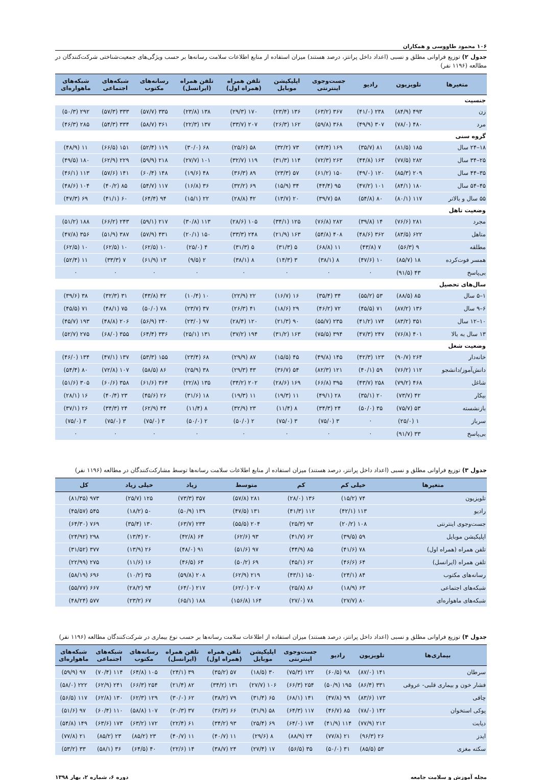۱۰۶ محمود طاووسی و همکاران
جدول ۲) توزیع فراوانی مطلق و نسبی (اعداد داخل پرانتز، درصد هستند) میزان استفاده از منابع اطلاعات سلامت رسانه‌ها بر حسب ویژگی‌های جمعیت‌شناختی شرکت‌کنندگان در مطالعه (۱۱۹۶ نفر)
| متغیرها | تلویزیون | رادیو | جست‌وجوی اینترنتی | اپلیکیشن موبایل | تلفن همراه (همراه اول) | تلفن همراه (ایرانسل) | رسانه‌های مکتوب | شبکه‌های اجتماعی | شبکه‌های ماهواره‌ای |
| --- | --- | --- | --- | --- | --- | --- | --- | --- | --- |
| جنسیت | | | | | | | | | |
| زن | ۴۹۳ (۸۴/۹) | ۲۳۸ (۴۱/۰) | ۳۶۷ (۶۳/۲) | ۱۳۶ (۲۳/۴) | ۱۷۰ (۲۹/۳) | ۱۳۸ (۲۳/۸) | ۳۳۵ (۵۷/۷) | ۳۳۳ (۵۷/۳) | ۲۹۲ (۵۰/۳) |
| مرد | ۴۸۰ (۷۸/۰) | ۳۰۷ (۴۹/۹) | ۳۶۸ (۵۹/۸) | ۱۶۲ (۲۶/۳) | ۲۰۷ (۳۳/۷) | ۱۳۷ (۲۲/۳) | ۳۶۱ (۵۸/۷) | ۳۳۴ (۵۴/۳) | ۲۸۵ (۴۶/۳) |
| گروه سنی | | | | | | | | | |
| ۱۸–۲۴ سال | ۱۸۵ (۸۱/۵) | ۸۱ (۳۵/۷) | ۱۶۹ (۷۴/۴) | ۷۳ (۳۲/۲) | ۵۸ (۲۵/۶) | ۶۸ (۳۰/۰) | ۱۱۹ (۵۲/۴) | ۱۵۱ (۶۶/۵) | ۱۱ (۴۸/۹) |
| ۲۵–۳۴ سال | ۲۸۲ (۷۷/۵) | ۱۶۳ (۴۴/۸) | ۲۶۳ (۷۲/۳) | ۱۱۴ (۳۱/۳) | ۱۱۹ (۳۲/۷) | ۱۰۱ (۲۷/۷) | ۲۱۸ (۵۹/۹) | ۲۲۹ (۶۲/۹) | ۱۸۰ (۴۹/۵) |
| ۳۵–۴۴ سال | ۲۰۹ (۸۵/۳) | ۱۲۰ (۴۹/۰) | ۱۵۰ (۶۱/۲) | ۵۷ (۲۳/۳) | ۸۹ (۳۶/۳) | ۴۸ (۱۹/۶) | ۱۴۸ (۶۰/۴) | ۱۴۱ (۵۷/۶) | ۱۱۳ (۴۶/۱) |
| ۴۵–۵۴ سال | ۱۸۰ (۸۴/۱) | ۱۰۱ (۴۷/۲) | ۹۵ (۴۴/۴) | ۳۴ (۱۵/۹) | ۶۹ (۳۲/۲) | ۳۶ (۱۶/۸) | ۱۱۷ (۵۴/۷) | ۸۵ (۴۰/۲) | ۱۰۴ (۴۸/۶) |
| ۵۵ سال و بالاتر | ۱۱۷ (۸۰/۱) | ۸۰ (۵۴/۸) | ۵۸ (۳۹/۷) | ۲۰ (۱۳/۷) | ۴۲ (۲۸/۸) | ۲۲ (۱۵/۱) | ۹۴ (۶۴/۴) | ۶۰ (۴۱/۱) | ۶۹ (۴۷/۳) |
| وضعیت تاهل | | | | | | | | | |
| مجرد | ۲۸۱ (۷۶/۶) | ۱۴ (۳۹/۸) | ۲۸۲ (۷۶/۸) | ۱۲۵ (۳۴/۱) | ۱۰۵ (۲۸/۶) | ۱۱۳ (۳۰/۸) | ۲۱۷ (۵۹/۱) | ۲۴۳ (۶۶/۲) | ۱۸۸ (۵۱/۲) |
| متاهل | ۶۲۲ (۸۳/۵) | ۳۶۲ (۴۸/۶) | ۴۰۸ (۵۴/۸) | ۱۶۳ (۲۱/۹) | ۲۴۸ (۳۳/۳) | ۱۵۰ (۲۰/۱) | ۴۳۱ (۵۷/۹) | ۳۸۷ (۵۱/۹) | ۳۵۶ (۴۷/۸) |
| مطلقه | ۹ (۵۶/۳) | ۷ (۴۳/۸) | ۱۱ (۶۸/۸) | ۵ (۳۱/۳) | ۵ (۳۱/۳) | ۴ (۲۵/۰) | ۱۰ (۶۲/۵) | ۱۰ (۶۲/۵) | ۱۰ (۶۲/۵) |
| همسر فوت‌کرده | ۱۸ (۸۵/۷) | ۱۰ (۴۷/۶) | ۸ (۳۸/۱) | ۳ (۱۴/۳) | ۸ (۳۸/۱) | ۲ (۹/۵) | ۱۳ (۶۱/۹) | ۷ (۳۳/۳) | ۱۱ (۵۲/۴) |
| بی‌پاسخ | ۴۳ (۹۱/۵) | · | · | · | · | · | · | · | · |
| سال‌های تحصیل | | | | | | | | | |
| ۱–۵ سال | ۸۵ (۸۸/۵) | ۵۳ (۵۵/۲) | ۳۴ (۳۵/۴) | ۱۶ (۱۶/۷) | ۲۲ (۲۲/۹) | ۱۰ (۱۰/۴) | ۴۲ (۴۳/۸) | ۳۱ (۳۲/۳) | ۳۸ (۳۹/۶) |
| ۶–۹ سال | ۱۳۶ (۸۷/۲) | ۷۱ (۴۵/۵) | ۷۲ (۴۶/۲) | ۲۹ (۱۸/۶) | ۴۱ (۲۶/۳) | ۳۷ (۲۳/۷) | ۷۸ (۵۰/۰) | ۷۵ (۴۸/۱) | ۷۱ (۴۵/۵) |
| ۱۰–۱۲ سال | ۳۵۱ (۸۳/۲) | ۱۷۴ (۴۱/۲) | ۲۳۵ (۵۵/۷) | ۹۰ (۲۱/۳) | ۱۲۰ (۲۸/۴) | ۹۷ (۲۳/۰) | ۲۴۰ (۵۶/۹) | ۲۰۶ (۴۸/۸) | ۱۹۳ (۴۵/۷) |
| ۱۳ سال به بالا | ۴۰۱ (۷۶/۸) | ۲۴۷ (۴۷/۳) | ۳۹۴ (۷۵/۵) | ۱۶۳ (۳۱/۲) | ۱۹۴ (۳۷/۲) | ۱۳۱ (۲۵/۱) | ۳۳۶ (۶۴/۴) | ۳۵۵ (۶۸/۰) | ۲۷۵ (۵۲/۷) |
| وضعیت شغل | | | | | | | | | |
| خانه‌دار | ۲۶۴ (۹۰/۷) | ۱۲۳ (۴۲/۳) | ۱۴۵ (۴۹/۸) | ۴۵ (۱۵/۵) | ۸۷ (۲۹/۹) | ۶۸ (۲۳/۴) | ۱۵۵ (۵۳/۳) | ۱۳۷ (۴۷/۱) | ۱۳۴ (۴۶/۰) |
| دانش‌آموز/دانشجو | ۱۱۲ (۷۶/۲) | ۵۹ (۴۰/۱) | ۱۲۱ (۸۲/۳) | ۵۴ (۳۶/۷) | ۴۳ (۲۹/۳) | ۳۸ (۲۵/۹) | ۸۶ (۵۸/۵) | ۱۰۷ (۷۲/۸) | ۸۰ (۵۴/۴) |
| شاغل | ۴۶۸ (۷۹/۲) | ۲۵۸ (۴۳/۷) | ۳۹۵ (۶۶/۸) | ۱۶۹ (۲۸/۶) | ۲۰۲ (۳۴/۲) | ۱۳۵ (۲۲/۸) | ۳۶۴ (۶۱/۶) | ۳۵۸ (۶۰/۶) | ۳۰۵ (۵۱/۶) |
| بیکار | ۴۲ (۷۳/۷) | ۲۰ (۳۵/۱) | ۲۸ (۴۹/۱) | ۱۱ (۱۹/۳) | ۱۱ (۱۹/۳) | ۱۸ (۳۱/۶) | ۲۶ (۴۵/۶) | ۲۳ (۴۰/۴) | ۱۶ (۲۸/۱) |
| بازنشسته | ۵۳ (۷۵/۷) | ۳۵ (۵۰/۰) | ۲۴ (۳۴/۳) | ۸ (۱۱/۴) | ۲۳ (۳۲/۹) | ۸ (۱۱/۴) | ۴۴ (۶۲/۹) | ۲۴ (۳۴/۳) | ۲۶ (۳۷/۱) |
| سرباز | ۱ (۲۵/۰) | · | ۳ (۷۵/۰) | ۳ (۷۵/۰) | ۲ (۵۰/۰) | ۲ (۵۰/۰) | ۳ (۷۵/۰) | ۳ (۷۵/۰) | ۳ (۷۵/۰) |
| بی‌پاسخ | ۳۳ (۹۱/۷) | · | · | · | · | · | · | · | · |
جدول ۳) توزیع فراوانی مطلق و نسبی (اعداد داخل پرانتز، درصد هستند) میزان استفاده از منابع اطلاعات سلامت رسانه‌ها توسط مشارکت‌کنندگان در مطالعه (۱۱۹۶ نفر)
| متغیرها | خیلی کم | کم | متوسط | زیاد | خیلی زیاد | کل |
| --- | --- | --- | --- | --- | --- | --- |
| تلویزیون | ۷۴ (۱۵/۲) | ۱۳۶ (۲۸/۰) | ۲۸۱ (۵۷/۸) | ۳۵۷ (۷۳/۳) | ۱۲۵ (۲۵/۷) | ۹۷۳ (۸۱/۳۵) |
| رادیو | ۱۱۳ (۴۲/۱) | ۱۱۲ (۴۱/۳) | ۱۳۱ (۴۷/۵) | ۱۳۹ (۵۰/۹) | ۵۰ (۱۸/۲) | ۵۴۵ (۴۵/۵۷) |
| جست‌وجوی اینترنتی | ۱۰۸ (۲۰/۲) | ۹۳ (۲۵/۳) | ۲۰۴ (۵۵/۵) | ۲۳۴ (۶۳/۷) | ۱۳۰ (۳۵/۴) | ۷۶۹ (۶۴/۳۰) |
| اپلیکیشن موبایل | ۵۹ (۳۹/۵) | ۶۲ (۴۱/۷) | ۹۳ (۶۲/۶) | ۶۴ (۴۲/۸) | ۲۰ (۱۳/۴) | ۲۹۸ (۲۴/۹۲) |
| تلفن همراه (همراه اول) | ۷۸ (۴۱/۶) | ۸۵ (۴۴/۹) | ۹۷ (۵۱/۶) | ۹۱ (۴۸/۰) | ۲۶ (۱۳/۹) | ۳۷۷ (۳۱/۵۲) |
| تلفن همراه (ایرانسل) | ۶۴ (۴۶/۶) | ۶۲ (۴۵/۱) | ۶۹ (۵۰/۲) | ۶۴ (۴۶/۵) | ۱۶ (۱۱/۶) | ۲۷۵ (۲۲/۹۹) |
| رسانه‌های مکتوب | ۸۴ (۲۴/۱) | ۱۵۰ (۴۳/۱) | ۲۱۹ (۶۲/۹) | ۲۰۸ (۵۹/۸) | ۳۵ (۱۰/۲) | ۶۹۶ (۵۸/۱۹) |
| شبکه‌های اجتماعی | ۶۳ (۱۸/۹) | ۸۶ (۲۵/۸) | ۲۰۷ (۶۲/۰) | ۲۱۷ (۶۴/۰) | ۹۴ (۲۸/۲) | ۶۶۷ (۵۵/۷۷) |
| شبکه‌های ماهواره‌ای | ۸۰ (۲۷/۷) | ۷۸ (۲۷/۰) | ۱۶۴ (۱۵۶/۸) | ۱۸۸ (۶۵/۱) | ۶۷ (۲۳/۲) | ۵۷۷ (۴۸/۲۴) |
جدول ۴) توزیع فراوانی مطلق و نسبی (اعداد داخل پرانتز، درصد هستند) میزان استفاده از اطلاعات سلامت رسانه‌ها بر حسب نوع بیماری در شرکت‌کنندگان مطالعه (۱۱۹۶ نفر)
| بیماری‌ها | تلویزیون | رادیو | جست‌وجوی اینترنتی | اپلیکیشن موبایل | تلفن همراه (همراه اول) | تلفن همراه (ایرانسل) | رسانه‌های مکتوب | شبکه‌های اجتماعی | شبکه‌های ماهواره‌ای |
| --- | --- | --- | --- | --- | --- | --- | --- | --- | --- |
| سرطان | ۱۴۱ (۸۷/۰) | ۹۸ (۶۰/۵) | ۱۲۲ (۷۵/۳) | ۳۰ (۱۸/۵) | ۵۷ (۳۵/۲) | ۳۹ (۲۴/۱) | ۱۰۵ (۶۴/۸) | ۱۱۴ (۷۰/۴) | ۹۷ (۵۹/۹) |
| فشار خون و بیماری قلبی- عروقی | ۳۳۱ (۸۶/۴) | ۱۹۵ (۵۰/۹) | ۲۵۴ (۶۶/۳) | ۱۰۶ (۲۷/۷) | ۱۳۱ (۳۴/۲) | ۸۲ (۲۱/۴) | ۲۵۴ (۶۶/۳) | ۲۴۱ (۶۲/۹) | ۲۲۲ (۵۸/۰) |
| چاقی | ۱۷۳ (۸۳/۶) | ۹۹ (۴۷/۸) | ۱۴۱ (۶۸/۱) | ۶۵ (۳۱/۴) | ۷۹ (۳۸/۲) | ۶۲ (۳۰/۰) | ۱۲۹ (۶۲/۳) | ۱۳۰ (۶۲/۸) | ۱۱۷ (۵۶/۵) |
| پوکی استخوان | ۱۴۲ (۷۸/۰) | ۸۵ (۴۶/۷) | ۱۱۷ (۶۴/۳) | ۵۸ (۳۱/۹) | ۶۶ (۳۶/۳) | ۳۷ (۲۰/۳) | ۱۰۷ (۵۸/۸) | ۱۱۰ (۶۰/۴) | ۹۷ (۵۱/۶) |
| دیابت | ۲۱۲ (۷۷/۹) | ۱۱۴ (۴۱/۹) | ۱۷۴ (۶۴/۰) | ۶۹ (۲۵/۴) | ۹۳ (۳۴/۲) | ۶۱ (۲۲/۴) | ۱۷۲ (۶۳/۲) | ۱۷۳ (۶۳/۶) | ۱۴۹ (۵۴/۸) |
| ایدز | ۲۶ (۹۶/۳) | ۲۱ (۷۷/۸) | ۲۴ (۸۸/۹) | ۸ (۲۹/۶) | ۱۱ (۴۰/۷) | ۱۱ (۴۰/۷) | ۲۳ (۸۵/۲) | ۲۳ (۸۵/۲) | ۲۱ (۷۷/۸) |
| سکته مغزی | ۵۳ (۸۵/۵) | ۳۱ (۵۰/۰) | ۳۵ (۵۶/۵) | ۱۷ (۲۷/۴) | ۲۴ (۳۸/۷) | ۱۴ (۲۲/۶) | ۴۰ (۶۴/۵) | ۳۶ (۵۸/۱) | ۳۳ (۵۳/۲) |
مجله آموزش و سلامت جامعه دوره ۶، شماره ۲، بهار ۱۳۹۸